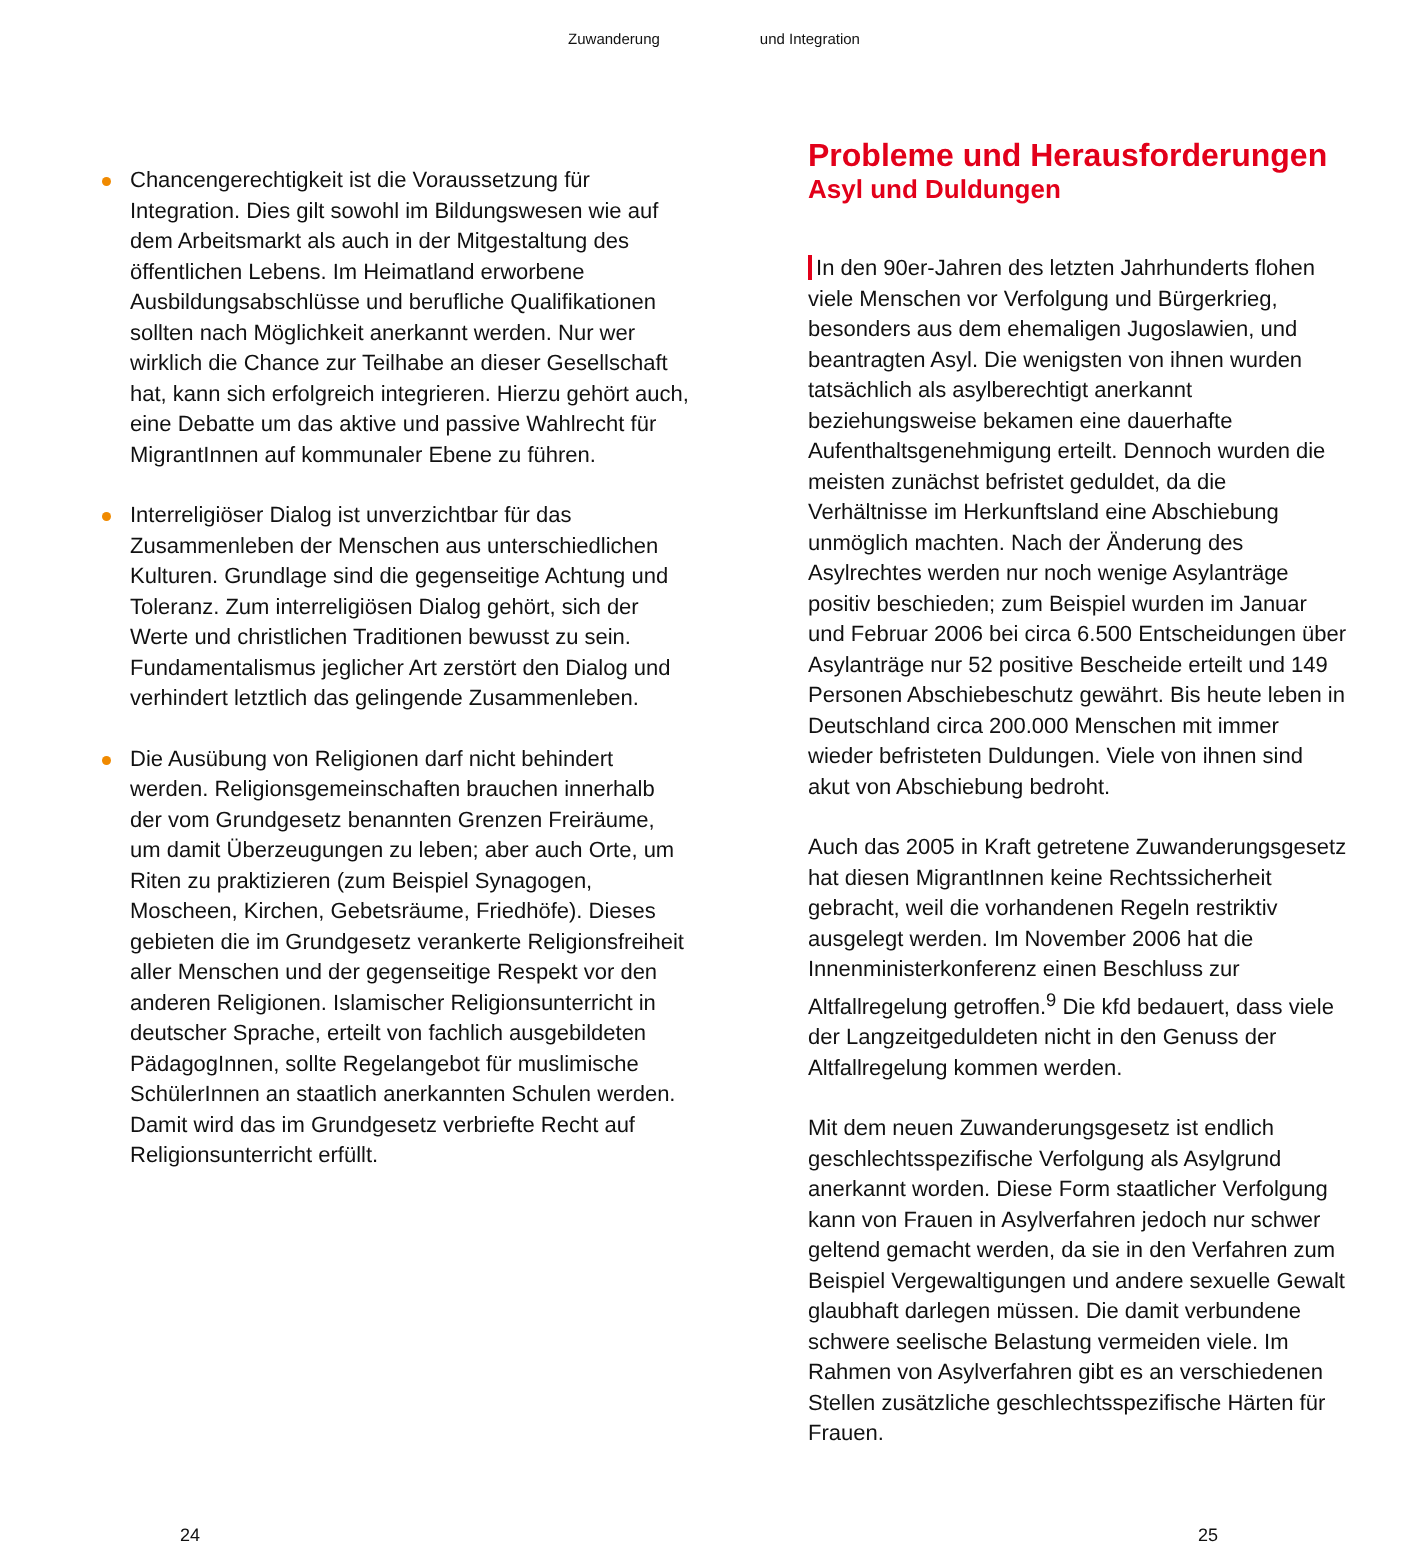Zuwanderung und Integration
Chancengerechtigkeit ist die Voraussetzung für Integration. Dies gilt sowohl im Bildungswesen wie auf dem Arbeitsmarkt als auch in der Mitgestaltung des öffentlichen Lebens. Im Heimatland erworbene Ausbildungsabschlüsse und berufliche Qualifikationen sollten nach Möglichkeit anerkannt werden. Nur wer wirklich die Chance zur Teilhabe an dieser Gesellschaft hat, kann sich erfolgreich integrieren. Hierzu gehört auch, eine Debatte um das aktive und passive Wahlrecht für MigrantInnen auf kommunaler Ebene zu führen.
Interreligiöser Dialog ist unverzichtbar für das Zusammenleben der Menschen aus unterschiedlichen Kulturen. Grundlage sind die gegenseitige Achtung und Toleranz. Zum interreligiösen Dialog gehört, sich der Werte und christlichen Traditionen bewusst zu sein. Fundamentalismus jeglicher Art zerstört den Dialog und verhindert letztlich das gelingende Zusammenleben.
Die Ausübung von Religionen darf nicht behindert werden. Religionsgemeinschaften brauchen innerhalb der vom Grundgesetz benannten Grenzen Freiräume, um damit Überzeugungen zu leben; aber auch Orte, um Riten zu praktizieren (zum Beispiel Synagogen, Moscheen, Kirchen, Gebetsräume, Friedhöfe). Dieses gebieten die im Grundgesetz verankerte Religionsfreiheit aller Menschen und der gegenseitige Respekt vor den anderen Religionen. Islamischer Religionsunterricht in deutscher Sprache, erteilt von fachlich ausgebildeten PädagogInnen, sollte Regelangebot für muslimische SchülerInnen an staatlich anerkannten Schulen werden. Damit wird das im Grundgesetz verbriefte Recht auf Religionsunterricht erfüllt.
Probleme und Herausforderungen
Asyl und Duldungen
In den 90er-Jahren des letzten Jahrhunderts flohen viele Menschen vor Verfolgung und Bürgerkrieg, besonders aus dem ehemaligen Jugoslawien, und beantragten Asyl. Die wenigsten von ihnen wurden tatsächlich als asylberechtigt anerkannt beziehungsweise bekamen eine dauerhafte Aufenthaltsgenehmigung erteilt. Dennoch wurden die meisten zunächst befristet geduldet, da die Verhältnisse im Herkunftsland eine Abschiebung unmöglich machten. Nach der Änderung des Asylrechtes werden nur noch wenige Asylanträge positiv beschieden; zum Beispiel wurden im Januar und Februar 2006 bei circa 6.500 Entscheidungen über Asylanträge nur 52 positive Bescheide erteilt und 149 Personen Abschiebeschutz gewährt. Bis heute leben in Deutschland circa 200.000 Menschen mit immer wieder befristeten Duldungen. Viele von ihnen sind akut von Abschiebung bedroht.
Auch das 2005 in Kraft getretene Zuwanderungsgesetz hat diesen MigrantInnen keine Rechtssicherheit gebracht, weil die vorhandenen Regeln restriktiv ausgelegt werden. Im November 2006 hat die Innenministerkonferenz einen Beschluss zur Altfallregelung getroffen.<sup>9</sup> Die kfd bedauert, dass viele der Langzeitgeduldeten nicht in den Genuss der Altfallregelung kommen werden.
Mit dem neuen Zuwanderungsgesetz ist endlich geschlechtsspezifische Verfolgung als Asylgrund anerkannt worden. Diese Form staatlicher Verfolgung kann von Frauen in Asylverfahren jedoch nur schwer geltend gemacht werden, da sie in den Verfahren zum Beispiel Vergewaltigungen und andere sexuelle Gewalt glaubhaft darlegen müssen. Die damit verbundene schwere seelische Belastung vermeiden viele. Im Rahmen von Asylverfahren gibt es an verschiedenen Stellen zusätzliche geschlechtsspezifische Härten für Frauen.
24 25